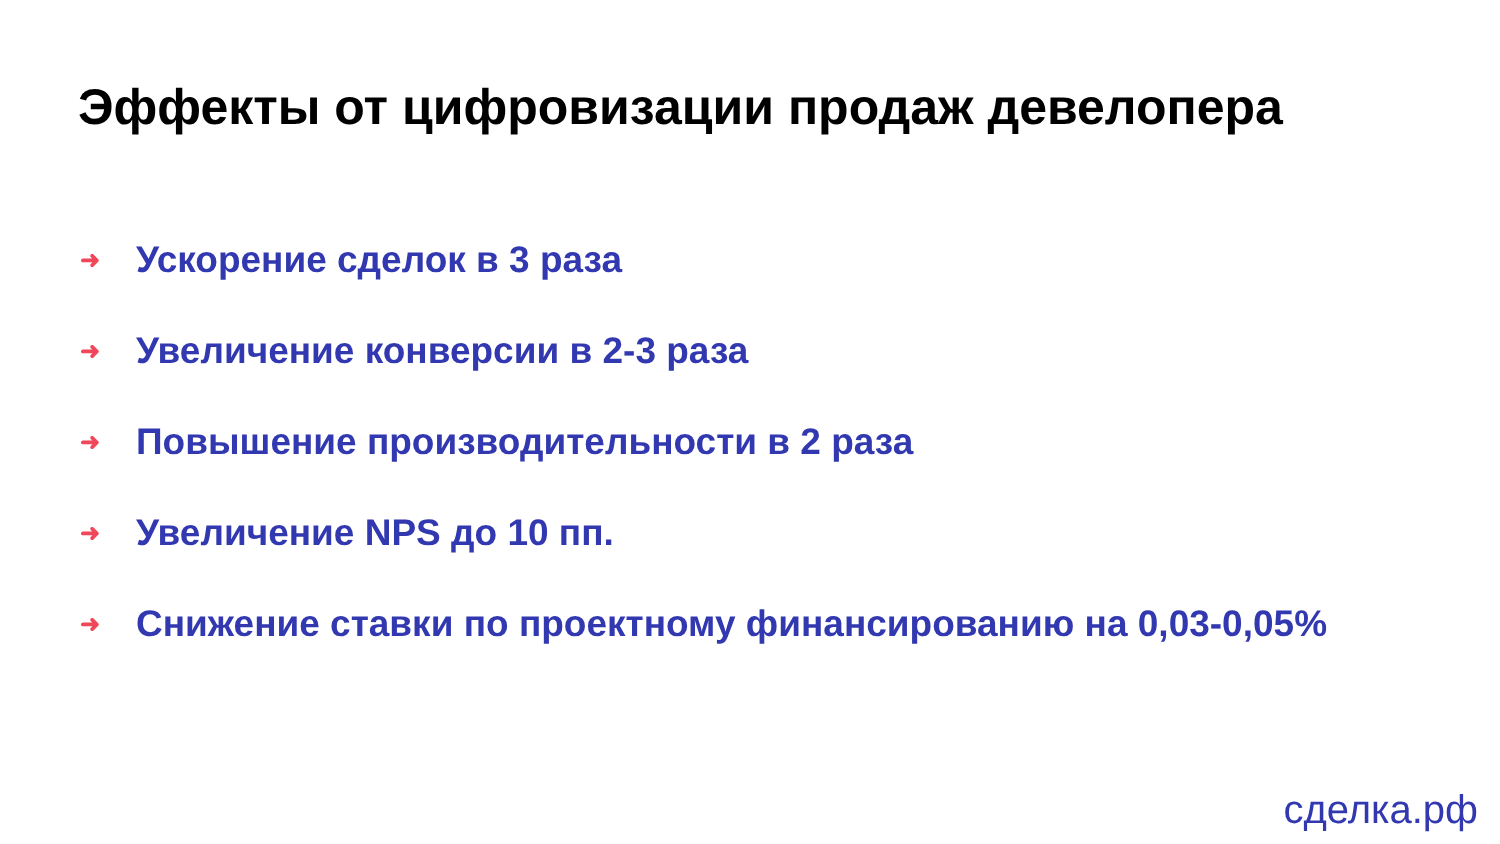Эффекты от цифровизации продаж девелопера
➜ Ускорение сделок в 3 раза
➜ Увеличение конверсии в 2-3 раза
➜ Повышение производительности в 2 раза
➜ Увеличение NPS до 10 пп.
➜ Снижение ставки по проектному финансированию на 0,03-0,05%
сделка.рф